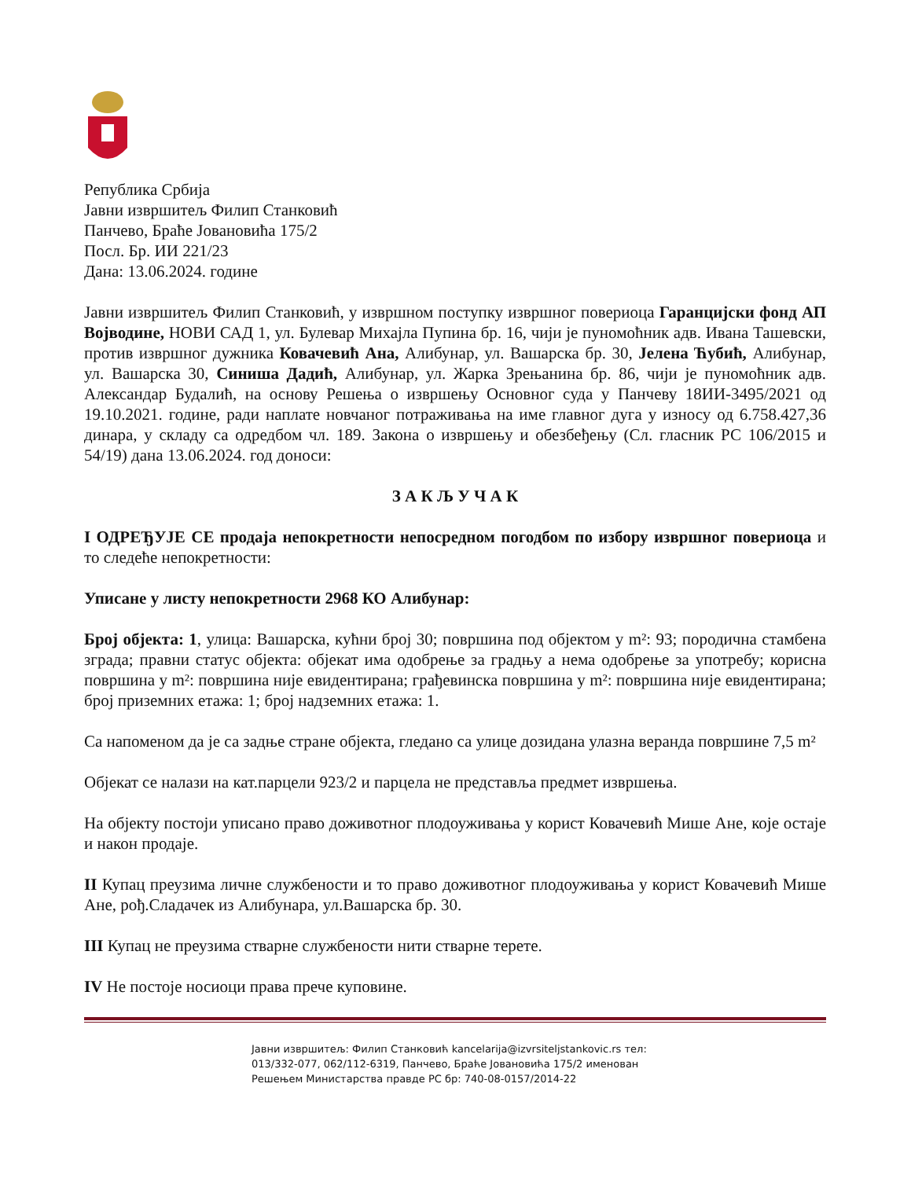Република Србија
Јавни извршитељ Филип Станковић
Панчево, Браће Јовановића 175/2
Посл. Бр. ИИ 221/23
Дана: 13.06.2024. године
Јавни извршитељ Филип Станковић, у извршном поступку извршног повериоца Гаранцијски фонд АП Војводине, НОВИ САД 1, ул. Булевар Михајла Пупина бр. 16, чији је пуномоћник адв. Ивана Ташевски, против извршног дужника Ковачевић Ана, Алибунар, ул. Вашарска бр. 30, Јелена Ћубић, Алибунар, ул. Вашарска 30, Синиша Дадић, Алибунар, ул. Жарка Зрењанина бр. 86, чији је пуномоћник адв. Александар Будалић, на основу Решења о извршењу Основног суда у Панчеву 18ИИ-3495/2021 од 19.10.2021. године, ради наплате новчаног потраживања на име главног дуга у износу од 6.758.427,36 динара, у складу са одредбом чл. 189. Закона о извршењу и обезбеђењу (Сл. гласник РС 106/2015 и 54/19) дана 13.06.2024. год доноси:
З А К Љ У Ч А К
I ОДРЕЂУЈЕ СЕ продаја непокретности непосредном погодбом по избору извршног повериоца и то следеће непокретности:
Уписане у листу непокретности 2968 КО Алибунар:
Број објекта: 1, улица: Вашарска, кућни број 30; површина под објектом у m²: 93; породична стамбена зграда; правни статус објекта: објекат има одобрење за градњу а нема одобрење за употребу; корисна површина у m²: површина није евидентирана; грађевинска површина у m²: површина није евидентирана; број приземних етажа: 1; број надземних етажа: 1.
Са напоменом да је са задње стране објекта, гледано са улице дозидана улазна веранда површине 7,5 m²
Објекат се налази на кат.парцели 923/2 и парцела не представља предмет извршења.
На објекту постоји уписано право доживотног плодоуживања у корист Ковачевић Мише Ане, које остаје и након продаје.
II Купац преузима личне службености и то право доживотног плодоуживања у корист Ковачевић Мише Ане, рођ.Сладачек из Алибунара, ул.Вашарска бр. 30.
III Купац не преузима стварне службености нити стварне терете.
IV Не постоје носиоци права прече куповине.
Јавни извршитељ: Филип Станковић kancelarija@izvrsiteljstankovic.rs тел: 013/332-077, 062/112-6319, Панчево, Браће Јовановића 175/2 именован Решењем Министарства правде РС бр: 740-08-0157/2014-22